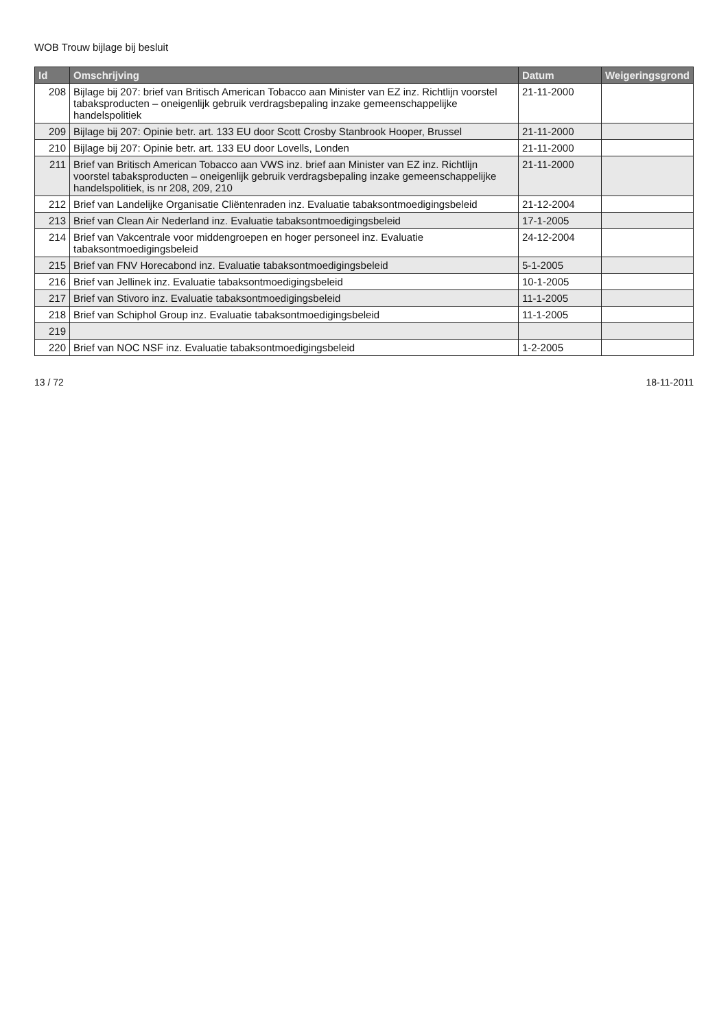WOB Trouw bijlage bij besluit
| Id | Omschrijving | Datum | Weigeringsgrond |
| --- | --- | --- | --- |
| 208 | Bijlage bij 207: brief van Britisch American Tobacco aan Minister van EZ inz. Richtlijn voorstel tabaksproducten – oneigenlijk gebruik verdragsbepaling inzake gemeenschappelijke handelspolitiek | 21-11-2000 | |
| 209 | Bijlage bij 207: Opinie betr. art. 133 EU door Scott Crosby Stanbrook Hooper, Brussel | 21-11-2000 | |
| 210 | Bijlage bij 207: Opinie betr. art. 133 EU door Lovells, Londen | 21-11-2000 | |
| 211 | Brief van Britisch American Tobacco aan VWS inz. brief aan Minister van EZ inz. Richtlijn voorstel tabaksproducten – oneigenlijk gebruik verdragsbepaling inzake gemeenschappelijke handelspolitiek, is nr 208, 209, 210 | 21-11-2000 | |
| 212 | Brief van Landelijke Organisatie Cliëntenraden inz. Evaluatie tabaksontmoedigingsbeleid | 21-12-2004 | |
| 213 | Brief van Clean Air Nederland inz. Evaluatie tabaksontmoedigingsbeleid | 17-1-2005 | |
| 214 | Brief van Vakcentrale voor middengroepen en hoger personeel inz. Evaluatie tabaksontmoedigingsbeleid | 24-12-2004 | |
| 215 | Brief van FNV Horecabond inz. Evaluatie tabaksontmoedigingsbeleid | 5-1-2005 | |
| 216 | Brief van Jellinek inz. Evaluatie tabaksontmoedigingsbeleid | 10-1-2005 | |
| 217 | Brief van Stivoro inz. Evaluatie tabaksontmoedigingsbeleid | 11-1-2005 | |
| 218 | Brief van Schiphol Group inz. Evaluatie tabaksontmoedigingsbeleid | 11-1-2005 | |
| 219 | | | |
| 220 | Brief van NOC NSF inz. Evaluatie tabaksontmoedigingsbeleid | 1-2-2005 | |
13 / 72 18-11-2011